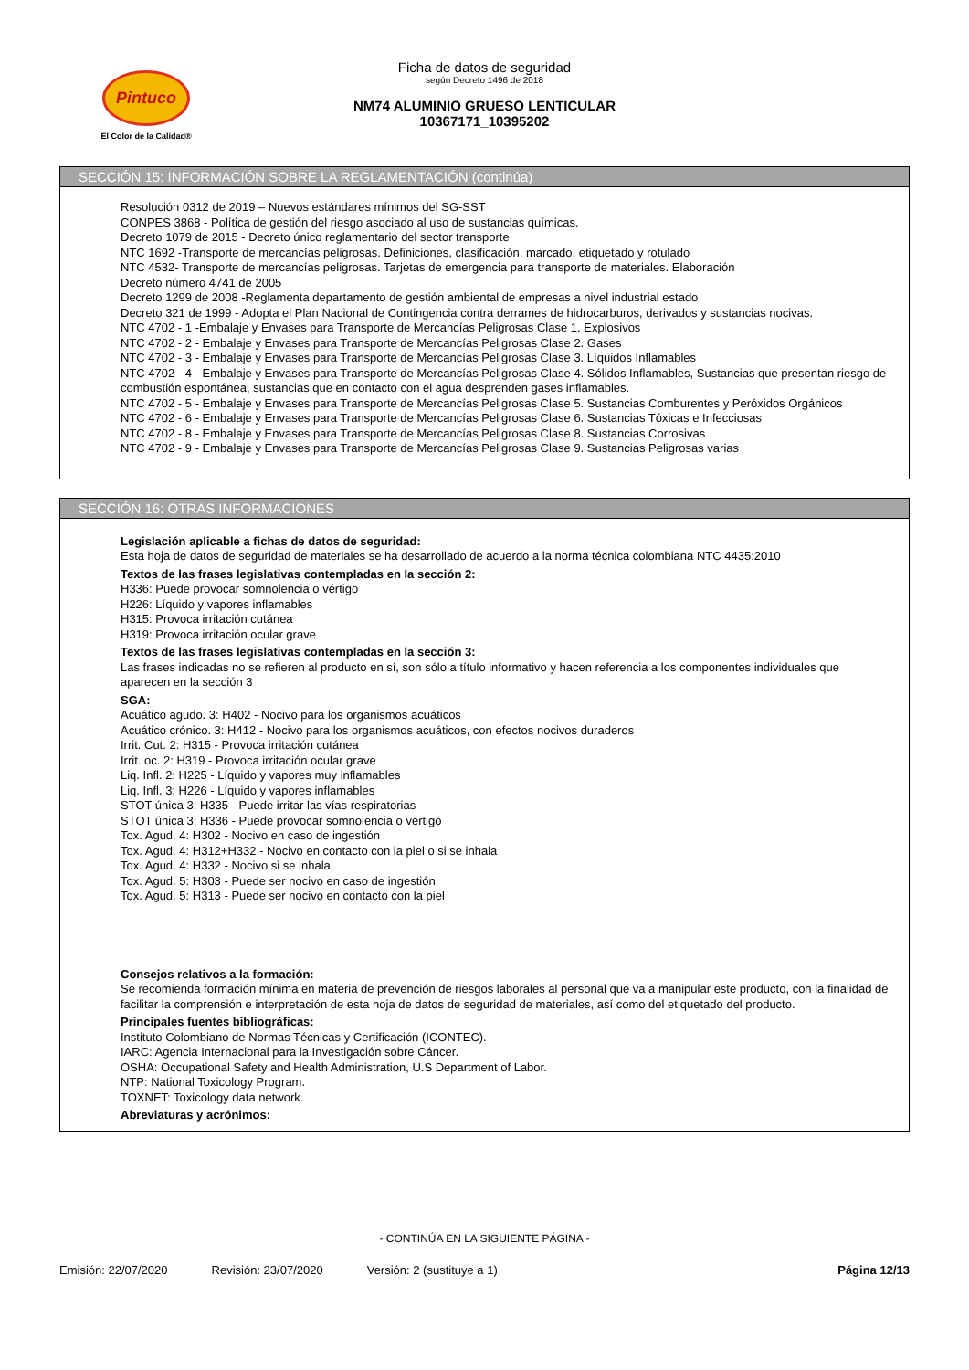Pintuco
El Color de la Calidad®
Ficha de datos de seguridad
según Decreto 1496 de 2018
NM74 ALUMINIO GRUESO LENTICULAR
10367171_10395202
SECCIÓN 15: INFORMACIÓN SOBRE LA REGLAMENTACIÓN (continúa)
Resolución 0312 de 2019 – Nuevos estándares mínimos del SG-SST
CONPES 3868 - Política de gestión del riesgo asociado al uso de sustancias químicas.
Decreto 1079 de 2015 - Decreto único reglamentario del sector transporte
NTC 1692 -Transporte de mercancías peligrosas. Definiciones, clasificación, marcado, etiquetado y rotulado
NTC 4532- Transporte de mercancías peligrosas. Tarjetas de emergencia para transporte de materiales. Elaboración
Decreto número 4741 de 2005
Decreto 1299 de 2008 -Reglamenta departamento de gestión ambiental de empresas a nivel industrial estado
Decreto 321 de 1999 - Adopta el Plan Nacional de Contingencia contra derrames de hidrocarburos, derivados y sustancias nocivas.
NTC 4702 - 1 -Embalaje y Envases para Transporte de Mercancías Peligrosas Clase 1. Explosivos
NTC 4702 - 2 - Embalaje y Envases para Transporte de Mercancías Peligrosas Clase 2. Gases
NTC 4702 - 3 - Embalaje y Envases para Transporte de Mercancías Peligrosas Clase 3. Líquidos Inflamables
NTC 4702 - 4 - Embalaje y Envases para Transporte de Mercancías Peligrosas Clase 4. Sólidos Inflamables, Sustancias que presentan riesgo de combustión espontánea, sustancias que en contacto con el agua desprenden gases inflamables.
NTC 4702 - 5 - Embalaje y Envases para Transporte de Mercancías Peligrosas Clase 5. Sustancias Comburentes y Peróxidos Orgánicos
NTC 4702 - 6 - Embalaje y Envases para Transporte de Mercancías Peligrosas Clase 6. Sustancias Tóxicas e Infecciosas
NTC 4702 - 8 - Embalaje y Envases para Transporte de Mercancías Peligrosas Clase 8. Sustancias Corrosivas
NTC 4702 - 9 - Embalaje y Envases para Transporte de Mercancías Peligrosas Clase 9. Sustancias Peligrosas varias
SECCIÓN 16: OTRAS INFORMACIONES
Legislación aplicable a fichas de datos de seguridad:
Esta hoja de datos de seguridad de materiales se ha desarrollado de acuerdo a la norma técnica colombiana NTC 4435:2010
Textos de las frases legislativas contempladas en la sección 2:
H336: Puede provocar somnolencia o vértigo
H226: Líquido y vapores inflamables
H315: Provoca irritación cutánea
H319: Provoca irritación ocular grave
Textos de las frases legislativas contempladas en la sección 3:
Las frases indicadas no se refieren al producto en sí, son sólo a título informativo y hacen referencia a los componentes individuales que aparecen en la sección 3
SGA:
Acuático agudo. 3: H402 - Nocivo para los organismos acuáticos
Acuático crónico. 3: H412 - Nocivo para los organismos acuáticos, con efectos nocivos duraderos
Irrit. Cut. 2: H315 - Provoca irritación cutánea
Irrit. oc. 2: H319 - Provoca irritación ocular grave
Liq. Infl. 2: H225 - Líquido y vapores muy inflamables
Liq. Infl. 3: H226 - Líquido y vapores inflamables
STOT única 3: H335 - Puede irritar las vías respiratorias
STOT única 3: H336 - Puede provocar somnolencia o vértigo
Tox. Agud. 4: H302 - Nocivo en caso de ingestión
Tox. Agud. 4: H312+H332 - Nocivo en contacto con la piel o si se inhala
Tox. Agud. 4: H332 - Nocivo si se inhala
Tox. Agud. 5: H303 - Puede ser nocivo en caso de ingestión
Tox. Agud. 5: H313 - Puede ser nocivo en contacto con la piel
Consejos relativos a la formación:
Se recomienda formación mínima en materia de prevención de riesgos laborales al personal que va a manipular este producto, con la finalidad de facilitar la comprensión e interpretación de esta hoja de datos de seguridad de materiales, así como del etiquetado del producto.
Principales fuentes bibliográficas:
Instituto Colombiano de Normas Técnicas y Certificación (ICONTEC).
IARC: Agencia Internacional para la Investigación sobre Cáncer.
OSHA: Occupational Safety and Health Administration, U.S Department of Labor.
NTP: National Toxicology Program.
TOXNET: Toxicology data network.
Abreviaturas y acrónimos:
- CONTINÚA EN LA SIGUIENTE PÁGINA -
Emisión: 22/07/2020 Revisión: 23/07/2020 Versión: 2 (sustituye a 1) Página 12/13